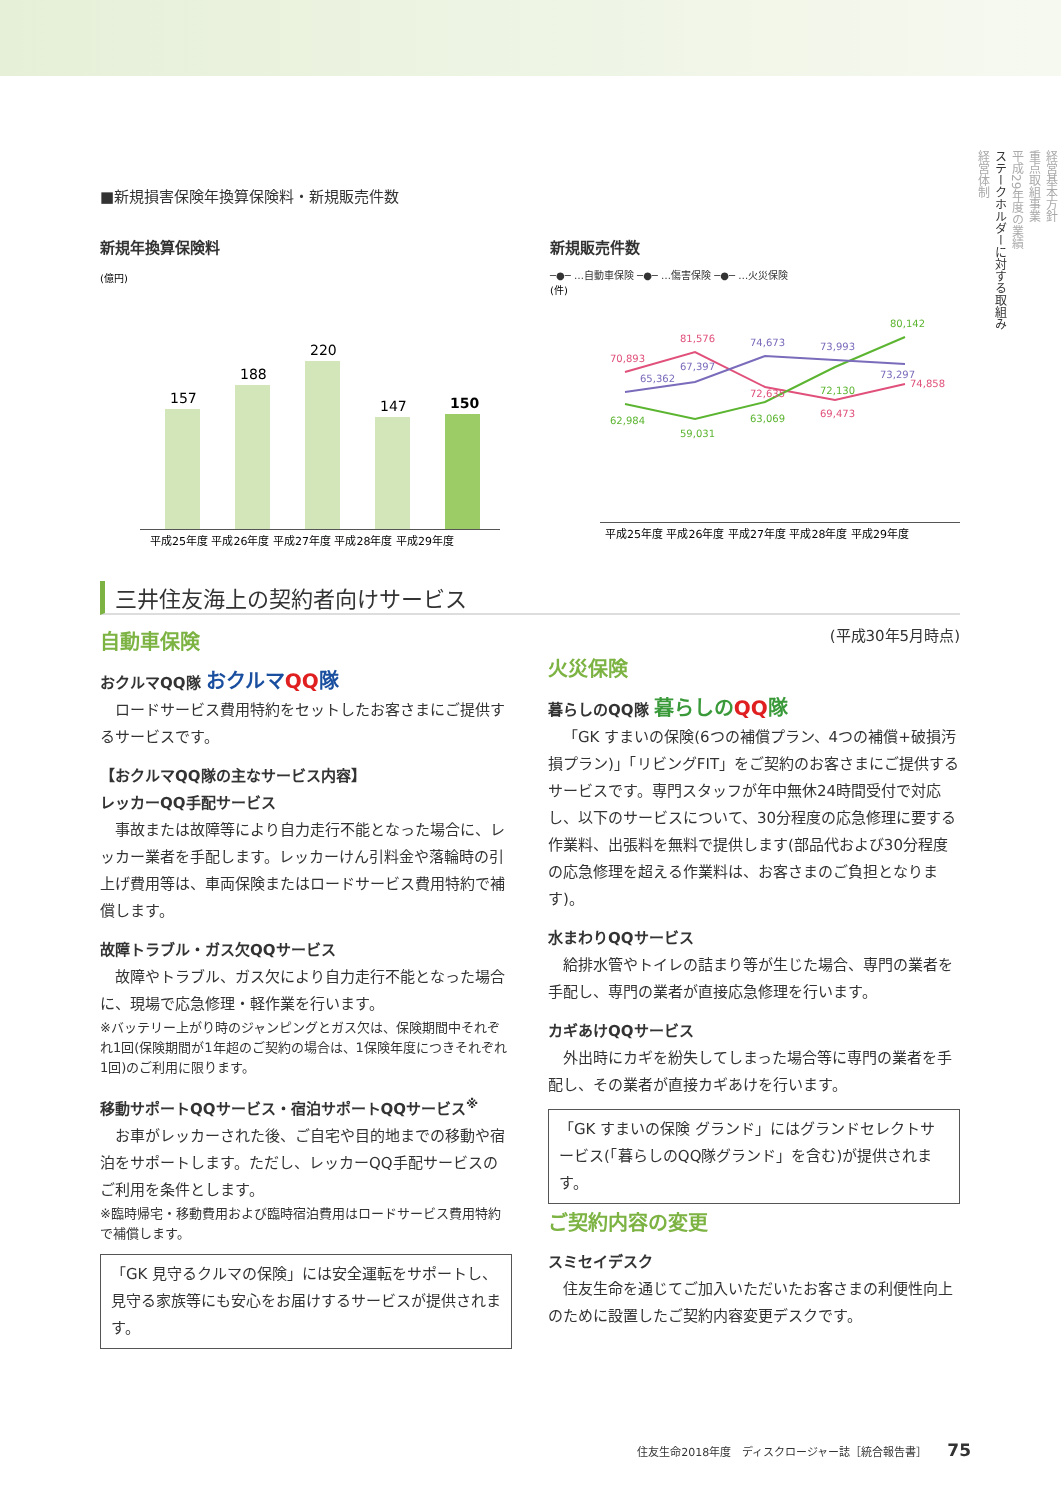経営基本方針
重点取組事業
平成29年度の業績
ステークホルダーに対する取組み
経営体制
■新規損害保険年換算保険料・新規販売件数
新規年換算保険料
(億円)
157
188
220
147
150
平成25年度 平成26年度 平成27年度 平成28年度 平成29年度
新規販売件数
─●─ …自動車保険 ─●─ …傷害保険 ─●─ …火災保険
(件)
70,893
81,576
72,635
69,473
74,858
62,984
59,031
63,069
72,130
80,142
65,362
67,397
74,673
73,993
73,297
平成25年度 平成26年度 平成27年度 平成28年度 平成29年度
三井住友海上の契約者向けサービス
自動車保険
おクルマQQ隊 おクルマQQ隊
ロードサービス費用特約をセットしたお客さまにご提供するサービスです。
【おクルマQQ隊の主なサービス内容】
レッカーQQ手配サービス
事故または故障等により自力走行不能となった場合に、レッカー業者を手配します。レッカーけん引料金や落輪時の引上げ費用等は、車両保険またはロードサービス費用特約で補償します。
故障トラブル・ガス欠QQサービス
故障やトラブル、ガス欠により自力走行不能となった場合に、現場で応急修理・軽作業を行います。
※バッテリー上がり時のジャンピングとガス欠は、保険期間中それぞれ1回(保険期間が1年超のご契約の場合は、1保険年度につきそれぞれ1回)のご利用に限ります。
移動サポートQQサービス・宿泊サポートQQサービス<sup>※</sup>
お車がレッカーされた後、ご自宅や目的地までの移動や宿泊をサポートします。ただし、レッカーQQ手配サービスのご利用を条件とします。
※臨時帰宅・移動費用および臨時宿泊費用はロードサービス費用特約で補償します。
「GK 見守るクルマの保険」には安全運転をサポートし、見守る家族等にも安心をお届けするサービスが提供されます。
(平成30年5月時点)
火災保険
暮らしのQQ隊 暮らしのQQ隊
「GK すまいの保険(6つの補償プラン、4つの補償+破損汚損プラン)」「リビングFIT」をご契約のお客さまにご提供するサービスです。専門スタッフが年中無休24時間受付で対応し、以下のサービスについて、30分程度の応急修理に要する作業料、出張料を無料で提供します(部品代および30分程度の応急修理を超える作業料は、お客さまのご負担となります)。
水まわりQQサービス
給排水管やトイレの詰まり等が生じた場合、専門の業者を手配し、専門の業者が直接応急修理を行います。
カギあけQQサービス
外出時にカギを紛失してしまった場合等に専門の業者を手配し、その業者が直接カギあけを行います。
「GK すまいの保険 グランド」にはグランドセレクトサービス(「暮らしのQQ隊グランド」を含む)が提供されます。
ご契約内容の変更
スミセイデスク
住友生命を通じてご加入いただいたお客さまの利便性向上のために設置したご契約内容変更デスクです。
住友生命2018年度　ディスクロージャー誌［統合報告書］ 75